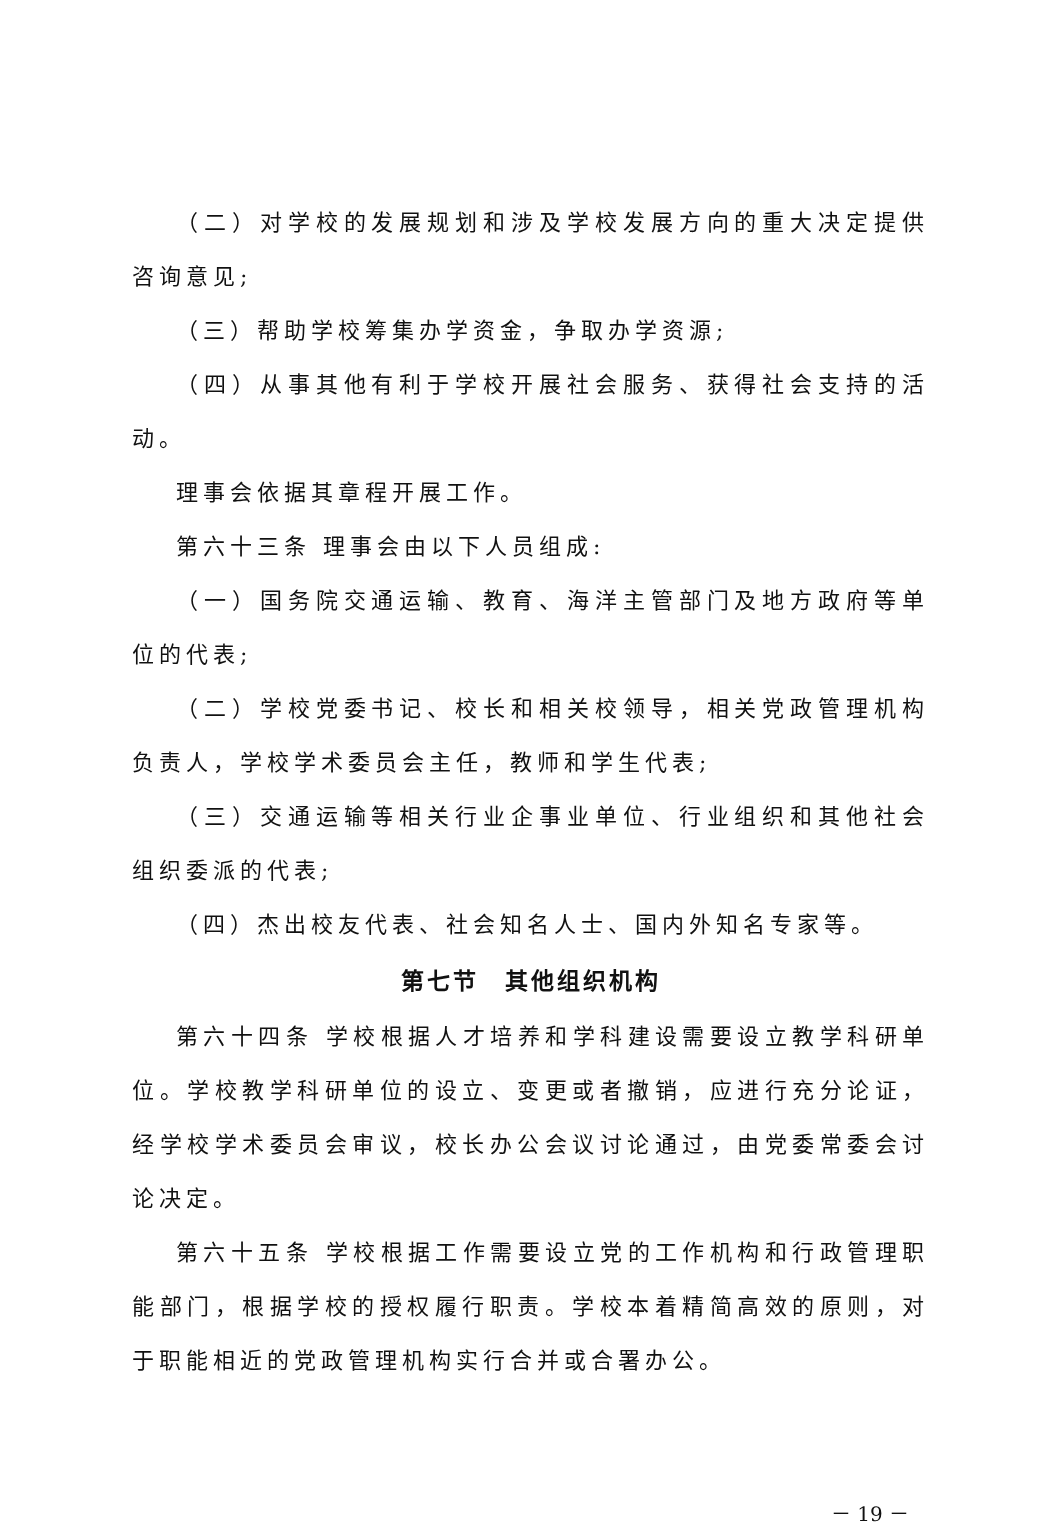（二）对学校的发展规划和涉及学校发展方向的重大决定提供咨询意见;
（三）帮助学校筹集办学资金，争取办学资源;
（四）从事其他有利于学校开展社会服务、获得社会支持的活动。
理事会依据其章程开展工作。
第六十三条 理事会由以下人员组成:
（一）国务院交通运输、教育、海洋主管部门及地方政府等单位的代表;
（二）学校党委书记、校长和相关校领导，相关党政管理机构负责人，学校学术委员会主任，教师和学生代表;
（三）交通运输等相关行业企事业单位、行业组织和其他社会组织委派的代表;
（四）杰出校友代表、社会知名人士、国内外知名专家等。
第七节　其他组织机构
第六十四条 学校根据人才培养和学科建设需要设立教学科研单位。学校教学科研单位的设立、变更或者撤销，应进行充分论证，经学校学术委员会审议，校长办公会议讨论通过，由党委常委会讨论决定。
第六十五条 学校根据工作需要设立党的工作机构和行政管理职能部门，根据学校的授权履行职责。学校本着精简高效的原则，对于职能相近的党政管理机构实行合并或合署办公。
－ 19 －